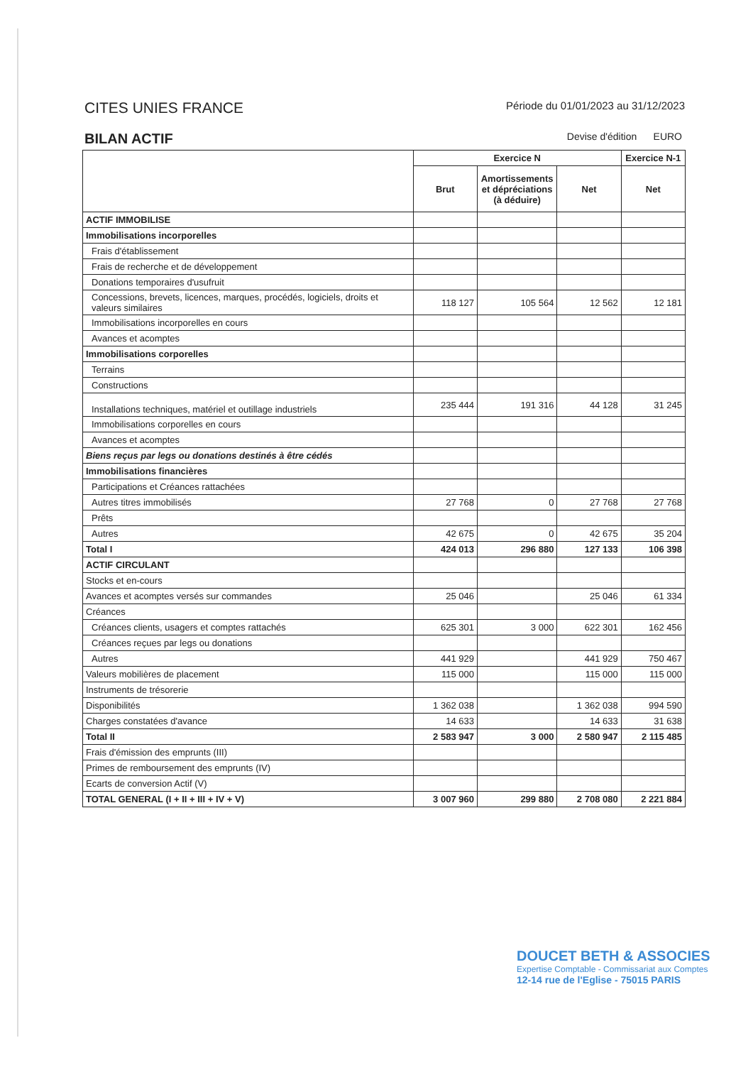CITES UNIES FRANCE
Période du 01/01/2023 au 31/12/2023
BILAN ACTIF
Devise d'édition EURO
| | Exercice N | | | Exercice N-1 |
| --- | --- | --- | --- | --- |
| | Brut | Amortissements et dépréciations (à déduire) | Net | Net |
| ACTIF IMMOBILISE | | | | |
| Immobilisations incorporelles | | | | |
| Frais d'établissement | | | | |
| Frais de recherche et de développement | | | | |
| Donations temporaires d'usufruit | | | | |
| Concessions, brevets, licences, marques, procédés, logiciels, droits et valeurs similaires | 118 127 | 105 564 | 12 562 | 12 181 |
| Immobilisations incorporelles en cours | | | | |
| Avances et acomptes | | | | |
| Immobilisations corporelles | | | | |
| Terrains | | | | |
| Constructions | | | | |
| Installations techniques, matériel et outillage industriels | 235 444 | 191 316 | 44 128 | 31 245 |
| Immobilisations corporelles en cours | | | | |
| Avances et acomptes | | | | |
| Biens reçus par legs ou donations destinés à être cédés | | | | |
| Immobilisations financières | | | | |
| Participations et Créances rattachées | | | | |
| Autres titres immobilisés | 27 768 | 0 | 27 768 | 27 768 |
| Prêts | | | | |
| Autres | 42 675 | 0 | 42 675 | 35 204 |
| Total I | 424 013 | 296 880 | 127 133 | 106 398 |
| ACTIF CIRCULANT | | | | |
| Stocks et en-cours | | | | |
| Avances et acomptes versés sur commandes | 25 046 | | 25 046 | 61 334 |
| Créances | | | | |
| Créances clients, usagers et comptes rattachés | 625 301 | 3 000 | 622 301 | 162 456 |
| Créances reçues par legs ou donations | | | | |
| Autres | 441 929 | | 441 929 | 750 467 |
| Valeurs mobilières de placement | 115 000 | | 115 000 | 115 000 |
| Instruments de trésorerie | | | | |
| Disponibilités | 1 362 038 | | 1 362 038 | 994 590 |
| Charges constatées d'avance | 14 633 | | 14 633 | 31 638 |
| Total II | 2 583 947 | 3 000 | 2 580 947 | 2 115 485 |
| Frais d'émission des emprunts (III) | | | | |
| Primes de remboursement des emprunts (IV) | | | | |
| Ecarts de conversion Actif (V) | | | | |
| TOTAL GENERAL (I + II + III + IV + V) | 3 007 960 | 299 880 | 2 708 080 | 2 221 884 |
DOUCET BETH & ASSOCIES
Expertise Comptable - Commissariat aux Comptes
12-14 rue de l'Eglise - 75015 PARIS